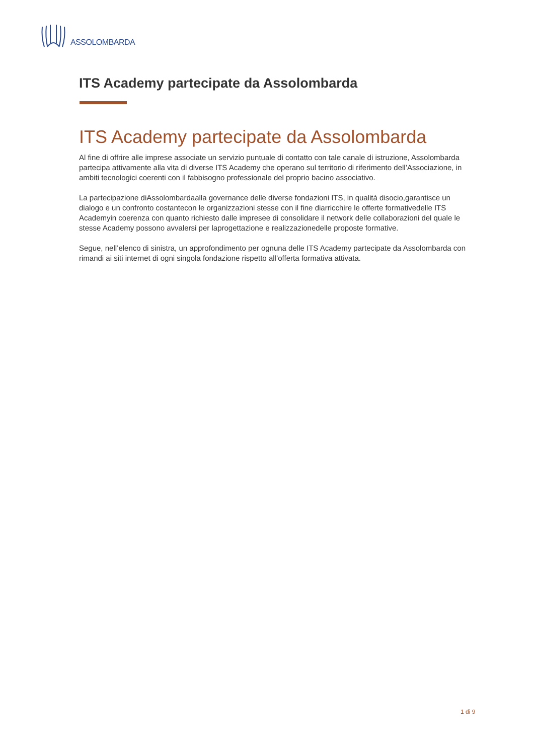ASSOLOMBARDA
ITS Academy partecipate da Assolombarda
ITS Academy partecipate da Assolombarda
Al fine di offrire alle imprese associate un servizio puntuale di contatto con tale canale di istruzione, Assolombarda partecipa attivamente alla vita di diverse ITS Academy che operano sul territorio di riferimento dell’Associazione, in ambiti tecnologici coerenti con il fabbisogno professionale del proprio bacino associativo.
La partecipazione diAssolombardaalla governance delle diverse fondazioni ITS, in qualità disocio,garantisce un dialogo e un confronto costantecon le organizzazioni stesse con il fine diarricchire le offerte formativedelle ITS Academyin coerenza con quanto richiesto dalle impresee di consolidare il network delle collaborazioni del quale le stesse Academy possono avvalersi per laprogettazione e realizzazionedelle proposte formative.
Segue, nell’elenco di sinistra, un approfondimento per ognuna delle ITS Academy partecipate da Assolombarda con rimandi ai siti internet di ogni singola fondazione rispetto all’offerta formativa attivata.
1 di 9